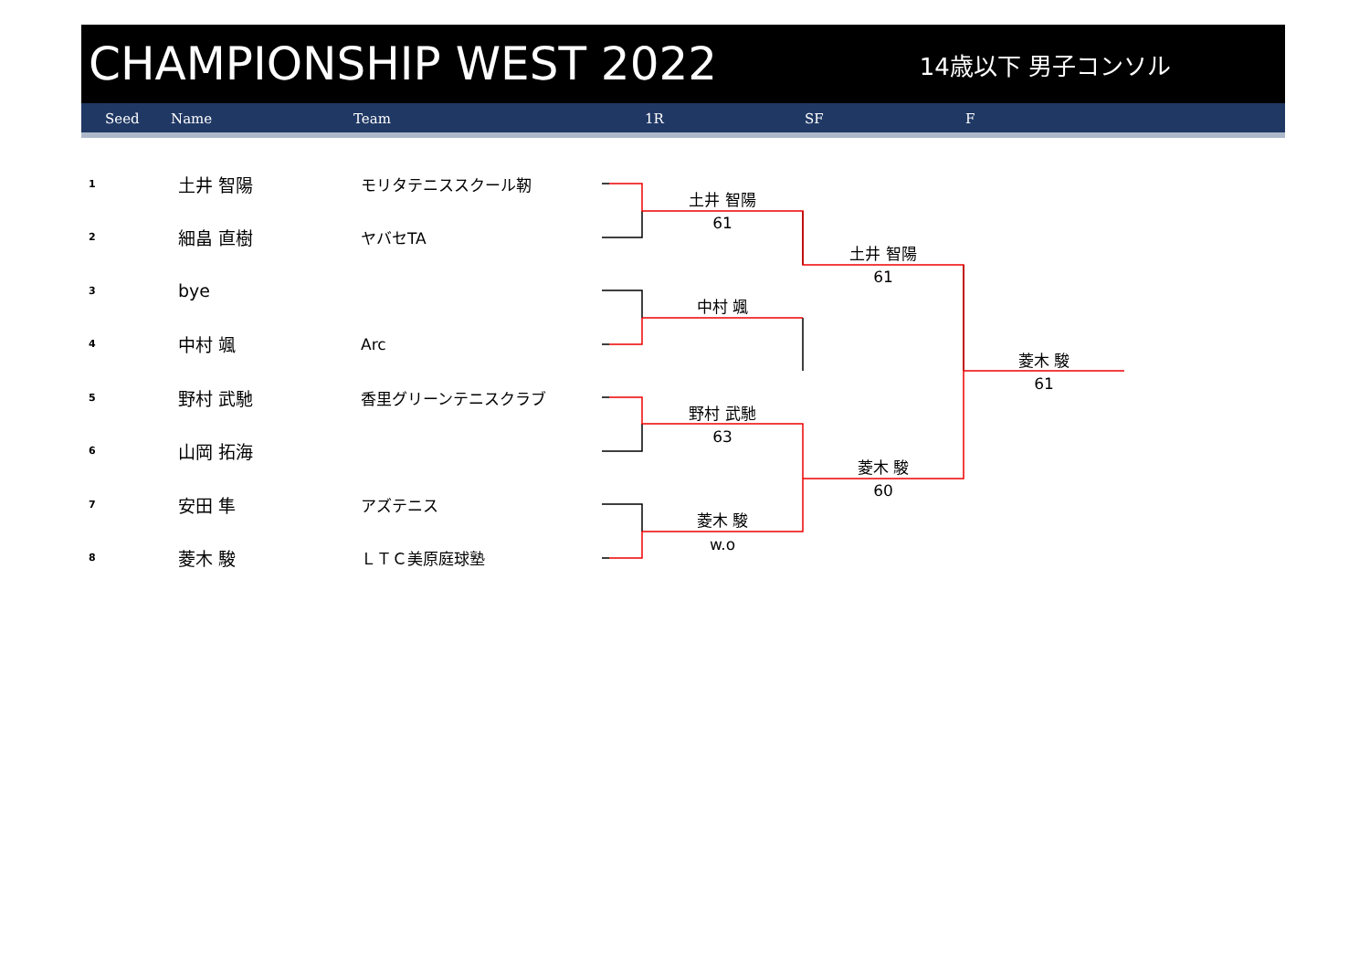CHAMPIONSHIP WEST 2022
14歳以下 男子コンソル
Seed Name Team 1R SF F
| 1 | 土井 智陽 | モリタテニススクール靭 |
| 2 | 細畠 直樹 | ヤバセTA |
| 3 | bye | |
| 4 | 中村 颯 | Arc |
| 5 | 野村 武馳 | 香里グリーンテニスクラブ |
| 6 | 山岡 拓海 | |
| 7 | 安田 隼 | アズテニス |
| 8 | 菱木 駿 | ＬＴＣ美原庭球塾 |
土井 智陽
61
中村 颯
野村 武馳
63
菱木 駿
w.o
土井 智陽
61
菱木 駿
60
菱木 駿
61